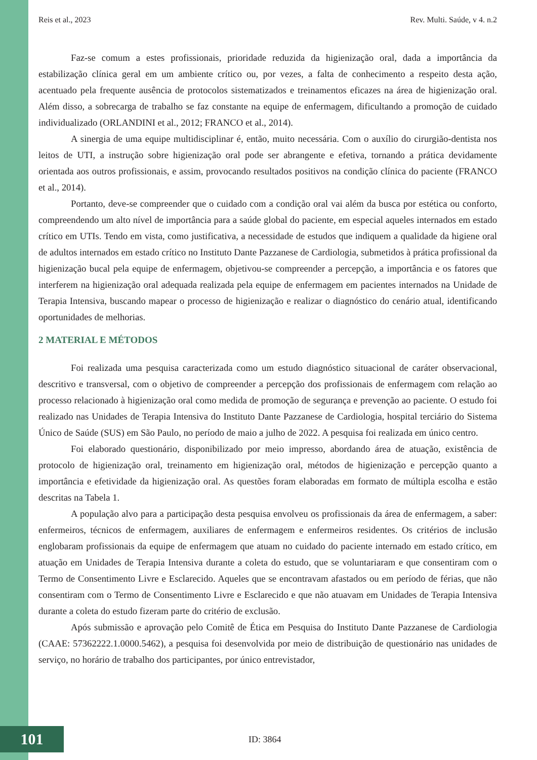Reis et al., 2023 Rev. Multi. Saúde, v 4. n.2
Faz-se comum a estes profissionais, prioridade reduzida da higienização oral, dada a importância da estabilização clínica geral em um ambiente crítico ou, por vezes, a falta de conhecimento a respeito desta ação, acentuado pela frequente ausência de protocolos sistematizados e treinamentos eficazes na área de higienização oral. Além disso, a sobrecarga de trabalho se faz constante na equipe de enfermagem, dificultando a promoção de cuidado individualizado (ORLANDINI et al., 2012; FRANCO et al., 2014).
A sinergia de uma equipe multidisciplinar é, então, muito necessária. Com o auxílio do cirurgião-dentista nos leitos de UTI, a instrução sobre higienização oral pode ser abrangente e efetiva, tornando a prática devidamente orientada aos outros profissionais, e assim, provocando resultados positivos na condição clínica do paciente (FRANCO et al., 2014).
Portanto, deve-se compreender que o cuidado com a condição oral vai além da busca por estética ou conforto, compreendendo um alto nível de importância para a saúde global do paciente, em especial aqueles internados em estado crítico em UTIs. Tendo em vista, como justificativa, a necessidade de estudos que indiquem a qualidade da higiene oral de adultos internados em estado crítico no Instituto Dante Pazzanese de Cardiologia, submetidos à prática profissional da higienização bucal pela equipe de enfermagem, objetivou-se compreender a percepção, a importância e os fatores que interferem na higienização oral adequada realizada pela equipe de enfermagem em pacientes internados na Unidade de Terapia Intensiva, buscando mapear o processo de higienização e realizar o diagnóstico do cenário atual, identificando oportunidades de melhorias.
2 MATERIAL E MÉTODOS
Foi realizada uma pesquisa caracterizada como um estudo diagnóstico situacional de caráter observacional, descritivo e transversal, com o objetivo de compreender a percepção dos profissionais de enfermagem com relação ao processo relacionado à higienização oral como medida de promoção de segurança e prevenção ao paciente. O estudo foi realizado nas Unidades de Terapia Intensiva do Instituto Dante Pazzanese de Cardiologia, hospital terciário do Sistema Único de Saúde (SUS) em São Paulo, no período de maio a julho de 2022. A pesquisa foi realizada em único centro.
Foi elaborado questionário, disponibilizado por meio impresso, abordando área de atuação, existência de protocolo de higienização oral, treinamento em higienização oral, métodos de higienização e percepção quanto a importância e efetividade da higienização oral. As questões foram elaboradas em formato de múltipla escolha e estão descritas na Tabela 1.
A população alvo para a participação desta pesquisa envolveu os profissionais da área de enfermagem, a saber: enfermeiros, técnicos de enfermagem, auxiliares de enfermagem e enfermeiros residentes. Os critérios de inclusão englobaram profissionais da equipe de enfermagem que atuam no cuidado do paciente internado em estado crítico, em atuação em Unidades de Terapia Intensiva durante a coleta do estudo, que se voluntariaram e que consentiram com o Termo de Consentimento Livre e Esclarecido. Aqueles que se encontravam afastados ou em período de férias, que não consentiram com o Termo de Consentimento Livre e Esclarecido e que não atuavam em Unidades de Terapia Intensiva durante a coleta do estudo fizeram parte do critério de exclusão.
Após submissão e aprovação pelo Comitê de Ética em Pesquisa do Instituto Dante Pazzanese de Cardiologia (CAAE: 57362222.1.0000.5462), a pesquisa foi desenvolvida por meio de distribuição de questionário nas unidades de serviço, no horário de trabalho dos participantes, por único entrevistador,
101
ID: 3864